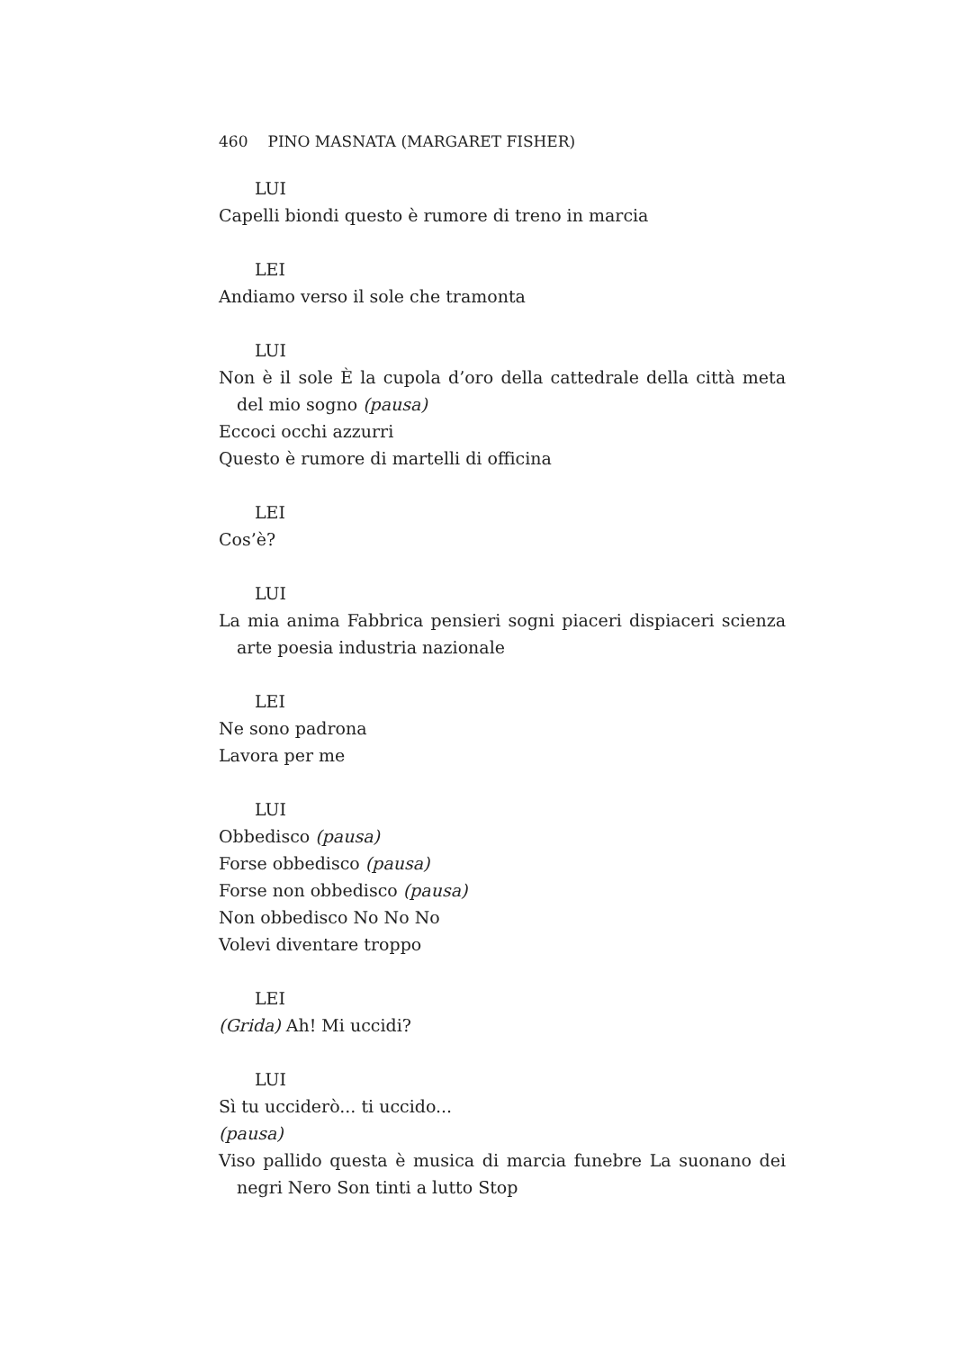460 PINO MASNATA (MARGARET FISHER)
LUI
Capelli biondi questo è rumore di treno in marcia
LEI
Andiamo verso il sole che tramonta
LUI
Non è il sole È la cupola d’oro della cattedrale della città meta del mio sogno (pausa)
Eccoci occhi azzurri
Questo è rumore di martelli di officina
LEI
Cos’è?
LUI
La mia anima Fabbrica pensieri sogni piaceri dispiaceri scienza arte poesia industria nazionale
LEI
Ne sono padrona
Lavora per me
LUI
Obbedisco (pausa)
Forse obbedisco (pausa)
Forse non obbedisco (pausa)
Non obbedisco No No No
Volevi diventare troppo
LEI
(Grida) Ah! Mi uccidi?
LUI
Sì tu ucciderò... ti uccido...
(pausa)
Viso pallido questa è musica di marcia funebre La suonano dei negri Nero Son tinti a lutto Stop